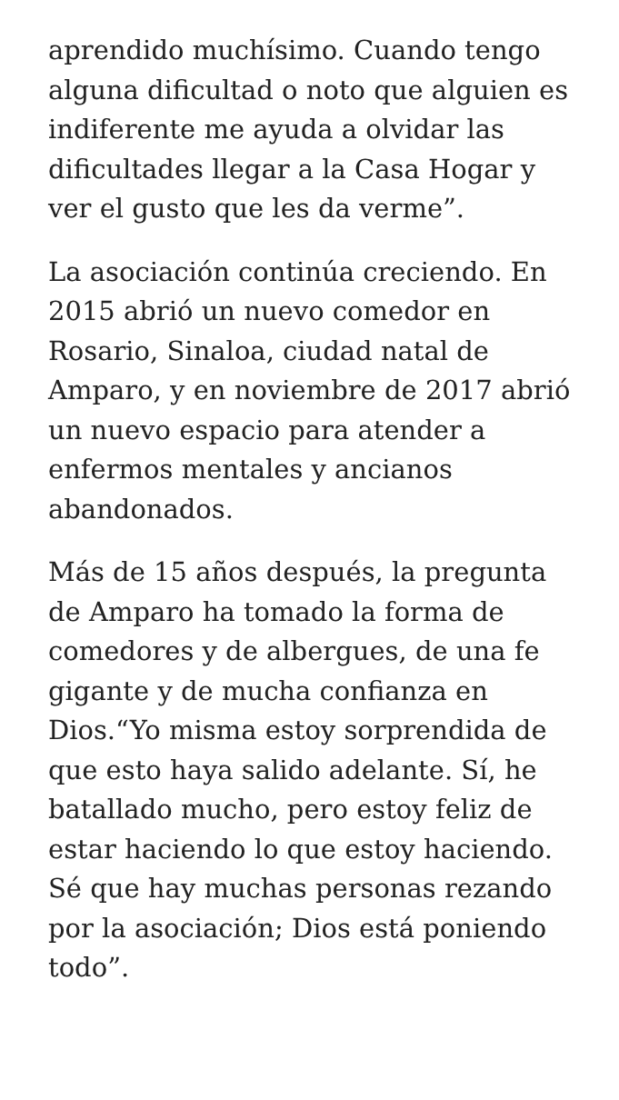aprendido muchísimo. Cuando tengo alguna dificultad o noto que alguien es indiferente me ayuda a olvidar las dificultades llegar a la Casa Hogar y ver el gusto que les da verme”.
La asociación continúa creciendo. En 2015 abrió un nuevo comedor en Rosario, Sinaloa, ciudad natal de Amparo, y en noviembre de 2017 abrió un nuevo espacio para atender a enfermos mentales y ancianos abandonados.
Más de 15 años después, la pregunta de Amparo ha tomado la forma de comedores y de albergues, de una fe gigante y de mucha confianza en Dios.“Yo misma estoy sorprendida de que esto haya salido adelante. Sí, he batallado mucho, pero estoy feliz de estar haciendo lo que estoy haciendo. Sé que hay muchas personas rezando por la asociación; Dios está poniendo todo”.